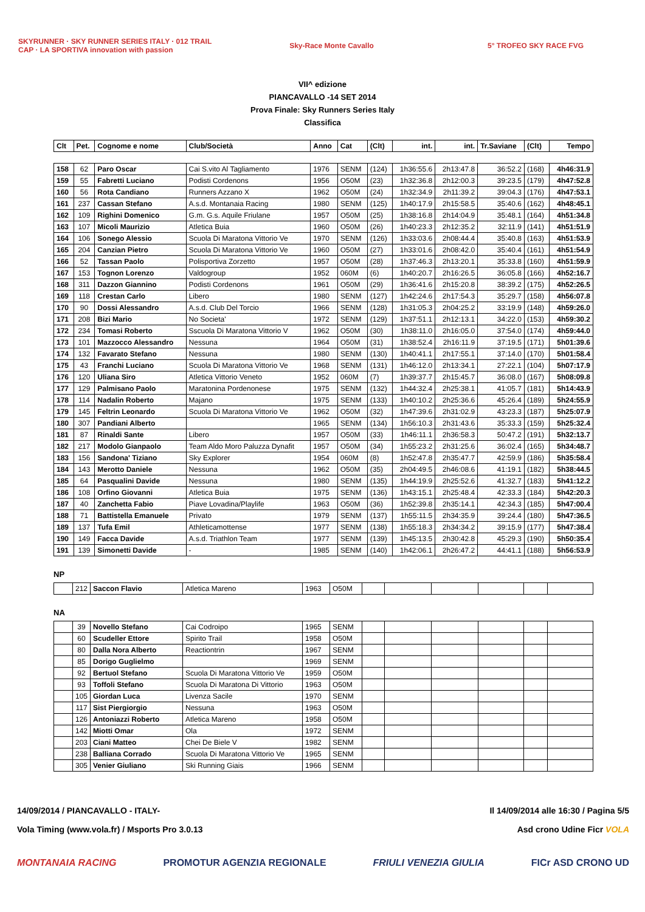SKYRUNNER · SKY RUNNER SERIES ITALY · 012 TRAIL CAP · LA SPORTIVA innovation with passion
Sky-Race Monte Cavallo 5° TROFEO SKY RACE FVG
VII^ edizione
PIANCAVALLO -14 SET 2014
Prova Finale: Sky Runners Series Italy
Classifica
| Clt | Pet. | Cognome e nome | Club/Società | Anno | Cat | (Clt) | int. | int. | Tr.Saviane | (Clt) | Tempo |
| --- | --- | --- | --- | --- | --- | --- | --- | --- | --- | --- | --- |
| 158 | 62 | Paro Oscar | Cai S.vito Al Tagliamento | 1976 | SENM | (124) | 1h36:55.6 | 2h13:47.8 | 36:52.2 | (168) | 4h46:31.9 |
| 159 | 55 | Fabretti Luciano | Podisti Cordenons | 1956 | O50M | (23) | 1h32:36.8 | 2h12:00.3 | 39:23.5 | (179) | 4h47:52.8 |
| 160 | 56 | Rota Candiano | Runners Azzano X | 1962 | O50M | (24) | 1h32:34.9 | 2h11:39.2 | 39:04.3 | (176) | 4h47:53.1 |
| 161 | 237 | Cassan Stefano | A.s.d. Montanaia Racing | 1980 | SENM | (125) | 1h40:17.9 | 2h15:58.5 | 35:40.6 | (162) | 4h48:45.1 |
| 162 | 109 | Righini Domenico | G.m. G.s. Aquile Friulane | 1957 | O50M | (25) | 1h38:16.8 | 2h14:04.9 | 35:48.1 | (164) | 4h51:34.8 |
| 163 | 107 | Micoli Maurizio | Atletica Buia | 1960 | O50M | (26) | 1h40:23.3 | 2h12:35.2 | 32:11.9 | (141) | 4h51:51.9 |
| 164 | 106 | Sonego Alessio | Scuola Di Maratona Vittorio Ve | 1970 | SENM | (126) | 1h33:03.6 | 2h08:44.4 | 35:40.8 | (163) | 4h51:53.9 |
| 165 | 204 | Canzian Pietro | Scuola Di Maratona Vittorio Ve | 1960 | O50M | (27) | 1h33:01.6 | 2h08:42.0 | 35:40.4 | (161) | 4h51:54.9 |
| 166 | 52 | Tassan Paolo | Polisportiva Zorzetto | 1957 | O50M | (28) | 1h37:46.3 | 2h13:20.1 | 35:33.8 | (160) | 4h51:59.9 |
| 167 | 153 | Tognon Lorenzo | Valdogroup | 1952 | 060M | (6) | 1h40:20.7 | 2h16:26.5 | 36:05.8 | (166) | 4h52:16.7 |
| 168 | 311 | Dazzon Giannino | Podisti Cordenons | 1961 | O50M | (29) | 1h36:41.6 | 2h15:20.8 | 38:39.2 | (175) | 4h52:26.5 |
| 169 | 118 | Crestan Carlo | Libero | 1980 | SENM | (127) | 1h42:24.6 | 2h17:54.3 | 35:29.7 | (158) | 4h56:07.8 |
| 170 | 90 | Dossi Alessandro | A.s.d. Club Del Torcio | 1966 | SENM | (128) | 1h31:05.3 | 2h04:25.2 | 33:19.9 | (148) | 4h59:26.0 |
| 171 | 208 | Bizi Mario | No Societa' | 1972 | SENM | (129) | 1h37:51.1 | 2h12:13.1 | 34:22.0 | (153) | 4h59:30.2 |
| 172 | 234 | Tomasi Roberto | Sscuola Di Maratona Vittorio V | 1962 | O50M | (30) | 1h38:11.0 | 2h16:05.0 | 37:54.0 | (174) | 4h59:44.0 |
| 173 | 101 | Mazzocco Alessandro | Nessuna | 1964 | O50M | (31) | 1h38:52.4 | 2h16:11.9 | 37:19.5 | (171) | 5h01:39.6 |
| 174 | 132 | Favarato Stefano | Nessuna | 1980 | SENM | (130) | 1h40:41.1 | 2h17:55.1 | 37:14.0 | (170) | 5h01:58.4 |
| 175 | 43 | Franchi Luciano | Scuola Di Maratona Vittorio Ve | 1968 | SENM | (131) | 1h46:12.0 | 2h13:34.1 | 27:22.1 | (104) | 5h07:17.9 |
| 176 | 120 | Uliana Siro | Atletica Vittorio Veneto | 1952 | 060M | (7) | 1h39:37.7 | 2h15:45.7 | 36:08.0 | (167) | 5h08:09.8 |
| 177 | 129 | Palmisano Paolo | Maratonina Pordenonese | 1975 | SENM | (132) | 1h44:32.4 | 2h25:38.1 | 41:05.7 | (181) | 5h14:43.9 |
| 178 | 114 | Nadalin Roberto | Majano | 1975 | SENM | (133) | 1h40:10.2 | 2h25:36.6 | 45:26.4 | (189) | 5h24:55.9 |
| 179 | 145 | Feltrin Leonardo | Scuola Di Maratona Vittorio Ve | 1962 | O50M | (32) | 1h47:39.6 | 2h31:02.9 | 43:23.3 | (187) | 5h25:07.9 |
| 180 | 307 | Pandiani Alberto | | 1965 | SENM | (134) | 1h56:10.3 | 2h31:43.6 | 35:33.3 | (159) | 5h25:32.4 |
| 181 | 87 | Rinaldi Sante | Libero | 1957 | O50M | (33) | 1h46:11.1 | 2h36:58.3 | 50:47.2 | (191) | 5h32:13.7 |
| 182 | 217 | Modolo Gianpaolo | Team Aldo Moro Paluzza Dynafit | 1957 | O50M | (34) | 1h55:23.2 | 2h31:25.6 | 36:02.4 | (165) | 5h34:48.7 |
| 183 | 156 | Sandona' Tiziano | Sky Explorer | 1954 | 060M | (8) | 1h52:47.8 | 2h35:47.7 | 42:59.9 | (186) | 5h35:58.4 |
| 184 | 143 | Merotto Daniele | Nessuna | 1962 | O50M | (35) | 2h04:49.5 | 2h46:08.6 | 41:19.1 | (182) | 5h38:44.5 |
| 185 | 64 | Pasqualini Davide | Nessuna | 1980 | SENM | (135) | 1h44:19.9 | 2h25:52.6 | 41:32.7 | (183) | 5h41:12.2 |
| 186 | 108 | Orfino Giovanni | Atletica Buia | 1975 | SENM | (136) | 1h43:15.1 | 2h25:48.4 | 42:33.3 | (184) | 5h42:20.3 |
| 187 | 40 | Zanchetta Fabio | Piave Lovadina/Playlife | 1963 | O50M | (36) | 1h52:39.8 | 2h35:14.1 | 42:34.3 | (185) | 5h47:00.4 |
| 188 | 71 | Battistella Emanuele | Privato | 1979 | SENM | (137) | 1h55:11.5 | 2h34:35.9 | 39:24.4 | (180) | 5h47:36.5 |
| 189 | 137 | Tufa Emil | Athleticamottense | 1977 | SENM | (138) | 1h55:18.3 | 2h34:34.2 | 39:15.9 | (177) | 5h47:38.4 |
| 190 | 149 | Facca Davide | A.s.d. Triathlon Team | 1977 | SENM | (139) | 1h45:13.5 | 2h30:42.8 | 45:29.3 | (190) | 5h50:35.4 |
| 191 | 139 | Simonetti Davide | - | 1985 | SENM | (140) | 1h42:06.1 | 2h26:47.2 | 44:41.1 | (188) | 5h56:53.9 |
NP
| | 212 | Saccon Flavio | Atletica Mareno | 1963 | O50M | | | | | | |
NA
| | 39 | Novello Stefano | Cai Codroipo | 1965 | SENM | | | | | | |
| | 60 | Scudeller Ettore | Spirito Trail | 1958 | O50M | | | | | | |
| | 80 | Dalla Nora Alberto | Reactiontrin | 1967 | SENM | | | | | | |
| | 85 | Dorigo Guglielmo | | 1969 | SENM | | | | | | |
| | 92 | Bertuol Stefano | Scuola Di Maratona Vittorio Ve | 1959 | O50M | | | | | | |
| | 93 | Toffoli Stefano | Scuola Di Maratona Di Vittorio | 1963 | O50M | | | | | | |
| | 105 | Giordan Luca | Livenza Sacile | 1970 | SENM | | | | | | |
| | 117 | Sist Piergiorgio | Nessuna | 1963 | O50M | | | | | | |
| | 126 | Antoniazzi Roberto | Atletica Mareno | 1958 | O50M | | | | | | |
| | 142 | Miotti Omar | Ola | 1972 | SENM | | | | | | |
| | 203 | Ciani Matteo | Chei De Biele V | 1982 | SENM | | | | | | |
| | 238 | Balliana Corrado | Scuola Di Maratona Vittorio Ve | 1965 | SENM | | | | | | |
| | 305 | Venier Giuliano | Ski Running Giais | 1966 | SENM | | | | | | |
14/09/2014 / PIANCAVALLO - ITALY- Il 14/09/2014 alle 16:30 / Pagina 5/5
Vola Timing (www.vola.fr) / Msports Pro 3.0.13 Asd crono Udine Ficr VOLA
MONTANAIA RACING PROMOTUR AGENZIA REGIONALE FRIULI VENEZIA GIULIA FICr ASD CRONO UD